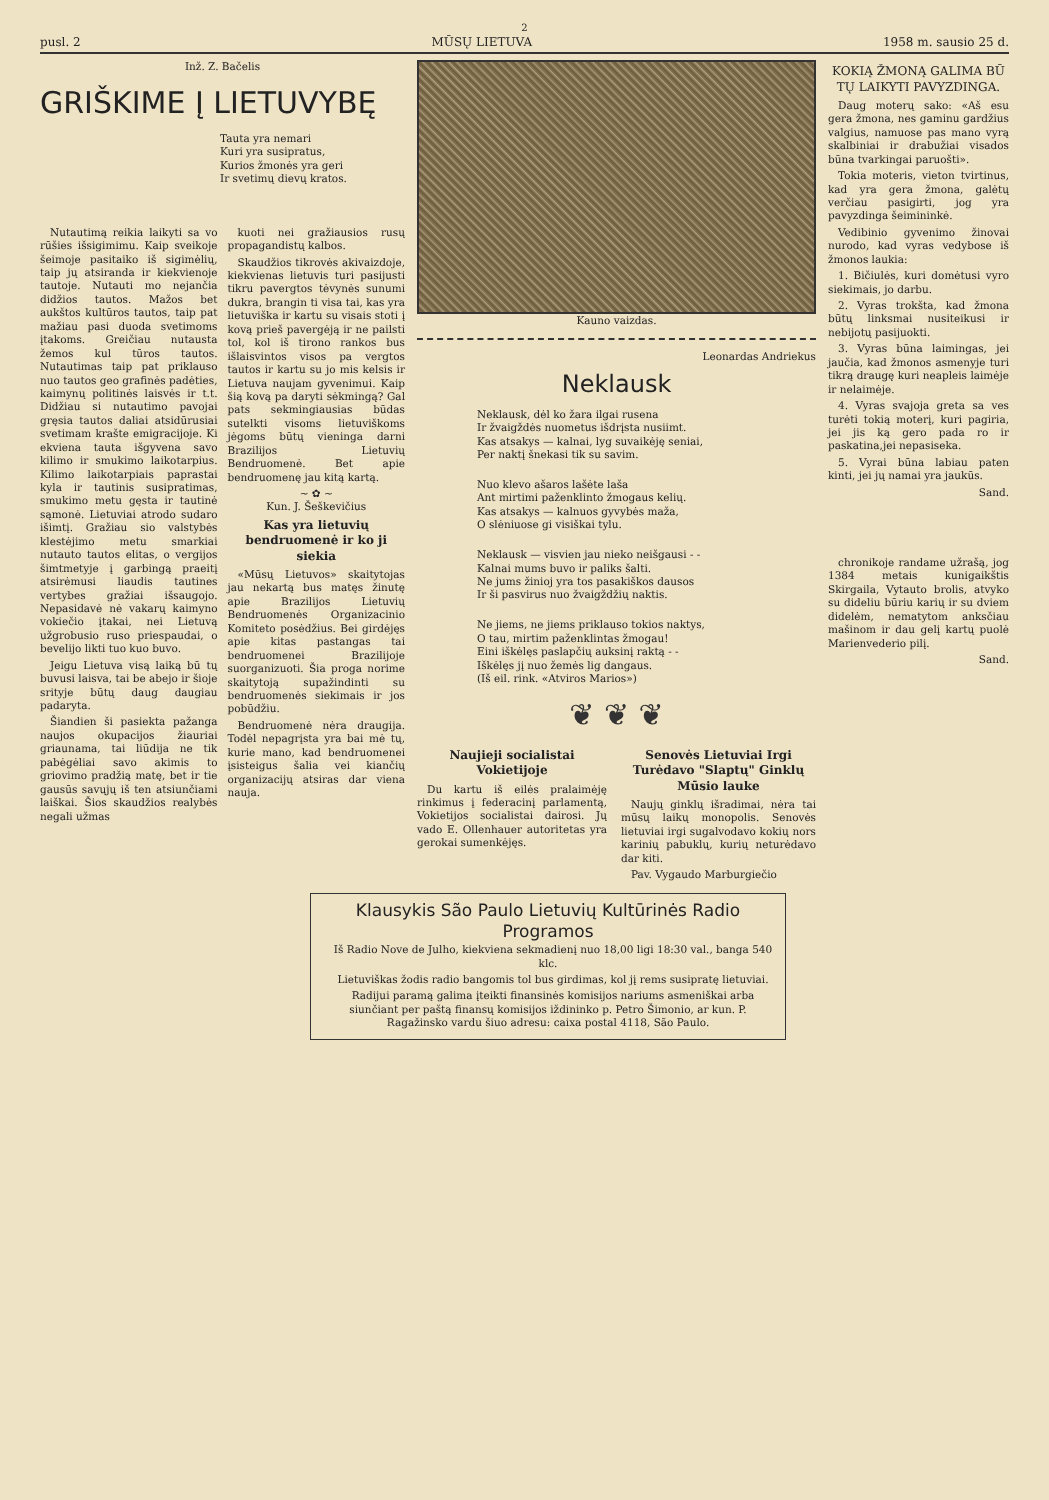2
pusl. 2 MŪSŲ LIETUVA 1958 m. sausio 25 d.
Inž. Z. Bačelis
GRIŠKIME Į LIETUVYBĘ
Tauta yra nemari
Kuri yra susipratus,
Kurios žmonės yra geri
Ir svetimų dievų kratos.
Nutautimą reikia laikyti sa vo rūšies išsigimimu. Kaip sveikoje šeimoje pasitaiko iš sigimėlių, taip jų atsiranda ir kiekvienoje tautoje. Nutauti mo nejančia didžios tautos. Mažos bet aukštos kultūros tautos, taip pat mažiau pasi duoda svetimoms įtakoms. Greičiau nutausta žemos kul tūros tautos. Nutautimas taip pat priklauso nuo tautos geo grafinės padėties, kaimynų politinės laisvės ir t.t. Didžiau si nutautimo pavojai gręsia tautos daliai atsidūrusiai svetimam krašte emigracijoje. Ki ekviena tauta išgyvena savo kilimo ir smukimo laikotarpius. Kilimo laikotarpiais paprastai kyla ir tautinis susipratimas, smukimo metu gęsta ir tautinė sąmonė. Lietuviai atrodo sudaro išimtį. Gražiau sio valstybės klestėjimo metu smarkiai nutauto tautos elitas, o vergijos šimtmetyje į garbingą praeitį atsirėmusi liaudis tautines vertybes gražiai išsaugojo. Nepasidavė nė vakarų kaimyno vokiečio įtakai, nei Lietuvą užgrobusio ruso priespaudai, o bevelijo likti tuo kuo buvo.
Jeigu Lietuva visą laiką bū tų buvusi laisva, tai be abejo ir šioje srityje būtų daug daugiau padaryta.
Šiandien ši pasiekta pažanga naujos okupacijos žiauriai griaunama, tai liūdija ne tik pabėgėliai savo akimis to griovimo pradžią matę, bet ir tie gausūs savųjų iš ten atsiunčiami laiškai. Šios skaudžios realybės negali užmas
kuoti nei gražiausios rusų propagandistų kalbos.
Skaudžios tikrovės akivaizdoje, kiekvienas lietuvis turi pasijusti tikru pavergtos tėvynės sunumi dukra, brangin ti visa tai, kas yra lietuviška ir kartu su visais stoti į kovą prieš pavergėją ir ne pailsti tol, kol iš tirono rankos bus išlaisvintos visos pa vergtos tautos ir kartu su jo mis kelsis ir Lietuva naujam gyvenimui. Kaip šią kovą pa daryti sėkmingą? Gal pats sekmingiausias būdas sutelkti visoms lietuviškoms jėgoms būtų vieninga darni Brazilijos Lietuvių Bendruomenė. Bet apie bendruomenę jau kitą kartą.
~ ✿ ~
Kun. J. Šeškevičius
Kas yra lietuvių bendruomenė ir ko ji siekia
«Mūsų Lietuvos» skaitytojas jau nekartą bus matęs žinutę apie Brazilijos Lietuvių Bendruomenės Organizacinio Komiteto posėdžius. Bei girdėjęs apie kitas pastangas tai bendruomenei Brazilijoje suorganizuoti. Šia proga norime skaitytoją supažindinti su bendruomenės siekimais ir jos pobūdžiu.
Bendruomenė nėra draugija. Todėl nepagrįsta yra bai mė tų, kurie mano, kad bendruomenei įsisteigus šalia vei kiančių organizacijų atsiras dar viena nauja.
Kauno vaizdas.
Leonardas Andriekus
Neklausk
Neklausk, dėl ko žara ilgai rusena
Ir žvaigždės nuometus išdrįsta nusiimt.
Kas atsakys — kalnai, lyg suvaikėję seniai,
Per naktį šnekasi tik su savim.
Nuo klevo ašaros lašėte laša
Ant mirtimi paženklinto žmogaus kelių.
Kas atsakys — kalnuos gyvybės maža,
O slėniuose gi visiškai tylu.
Neklausk — visvien jau nieko neišgausi - -
Kalnai mums buvo ir paliks šalti.
Ne jums žinioj yra tos pasakiškos dausos
Ir ši pasvirus nuo žvaigždžių naktis.
Ne jiems, ne jiems priklauso tokios naktys,
O tau, mirtim paženklintas žmogau!
Eini iškėlęs paslapčių auksinį raktą - -
Iškėlęs jį nuo žemės lig dangaus.
(Iš eil. rink. «Atviros Marios»)
❦ ❦ ❦
Naujieji socialistai Vokietijoje
Du kartu iš eilės pralaimėję rinkimus į federacinį parlamentą, Vokietijos socialistai dairosi. Jų vado E. Ollenhauer autoritetas yra gerokai sumenkėjęs.
Senovės Lietuviai Irgi Turėdavo "Slaptų" Ginklų Mūsio lauke
Naujų ginklų išradimai, nėra tai mūsų laikų monopolis. Senovės lietuviai irgi sugalvodavo kokių nors karinių pabuklų, kurių neturėdavo dar kiti.
Pav. Vygaudo Marburgiečio
KOKIĄ ŽMONĄ GALIMA BŪ TŲ LAIKYTI PAVYZDINGA.
Daug moterų sako: «Aš esu gera žmona, nes gaminu gardžius valgius, namuose pas mano vyrą skalbiniai ir drabužiai visados būna tvarkingai paruošti».
Tokia moteris, vieton tvirtinus, kad yra gera žmona, galėtų verčiau pasigirti, jog yra pavyzdinga šeimininkė.
Vedibinio gyvenimo žinovai nurodo, kad vyras vedybose iš žmonos laukia:
1. Bičiulės, kuri domėtusi vyro siekimais, jo darbu.
2. Vyras trokšta, kad žmona būtų linksmai nusiteikusi ir nebijotų pasijuokti.
3. Vyras būna laimingas, jei jaučia, kad žmonos asmenyje turi tikrą draugę kuri neapleis laimėje ir nelaimėje.
4. Vyras svajoja greta sa ves turėti tokią moterį, kuri pagiria, jei jis ką gero pada ro ir paskatina,jei nepasiseka.
5. Vyrai būna labiau paten kinti, jei jų namai yra jaukūs.
Sand.
chronikoje randame užrašą, jog 1384 metais kunigaikštis Skirgaila, Vytauto brolis, atvyko su dideliu būriu karių ir su dviem didelėm, nematytom anksčiau mašinom ir dau gelį kartų puolė Marienvederio pilį.
Sand.
Klausykis São Paulo Lietuvių Kultūrinės Radio Programos
Iš Radio Nove de Julho, kiekviena sekmadienį nuo 18,00 ligi 18:30 val., banga 540 klc.
Lietuviškas žodis radio bangomis tol bus girdimas, kol jį rems susipratę lietuviai.
Radijui paramą galima įteikti finansinės komisijos nariums asmeniškai arba siunčiant per paštą finansų komisijos iždininko p. Petro Šimonio, ar kun. P. Ragažinsko vardu šiuo adresu: caixa postal 4118, São Paulo.